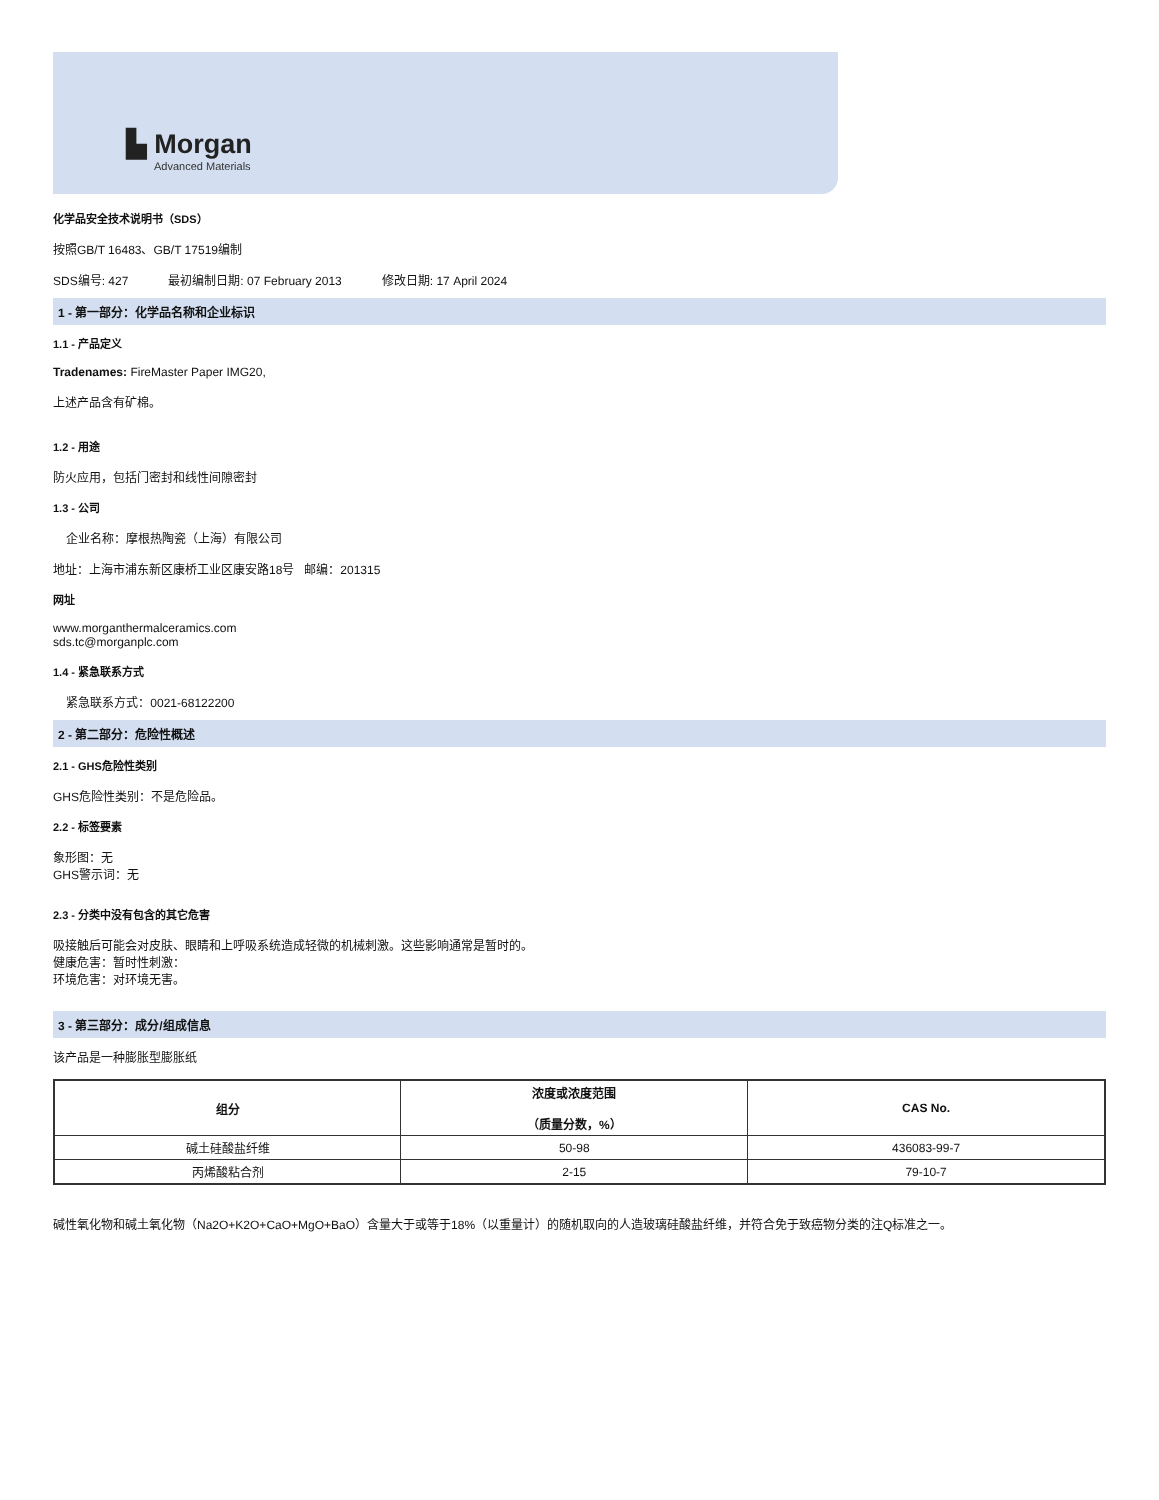▙ Morgan
Advanced Materials
化学品安全技术说明书（SDS）
按照GB/T 16483、GB/T 17519编制
SDS编号: 427 最初编制日期: 07 February 2013 修改日期: 17 April 2024
1 - 第一部分：化学品名称和企业标识
1.1 - 产品定义
Tradenames: FireMaster Paper IMG20,
上述产品含有矿棉。
1.2 - 用途
防火应用，包括门密封和线性间隙密封
1.3 - 公司
企业名称：摩根热陶瓷（上海）有限公司
地址：上海市浦东新区康桥工业区康安路18号 邮编：201315
网址
www.morganthermalceramics.com
sds.tc@morganplc.com
1.4 - 紧急联系方式
紧急联系方式：0021-68122200
2 - 第二部分：危险性概述
2.1 - GHS危险性类别
GHS危险性类别：不是危险品。
2.2 - 标签要素
象形图：无
GHS警示词：无
2.3 - 分类中没有包含的其它危害
吸接触后可能会对皮肤、眼睛和上呼吸系统造成轻微的机械刺激。这些影响通常是暂时的。
健康危害：暂时性刺激：
环境危害：对环境无害。
3 - 第三部分：成分/组成信息
该产品是一种膨胀型膨胀纸
| 组分 | 浓度或浓度范围 （质量分数，%） | CAS No. |
| --- | --- | --- |
| 碱土硅酸盐纤维 | 50-98 | 436083-99-7 |
| 丙烯酸粘合剂 | 2-15 | 79-10-7 |
碱性氧化物和碱土氧化物（Na2O+K2O+CaO+MgO+BaO）含量大于或等于18%（以重量计）的随机取向的人造玻璃硅酸盐纤维，并符合免于致癌物分类的注Q标准之一。